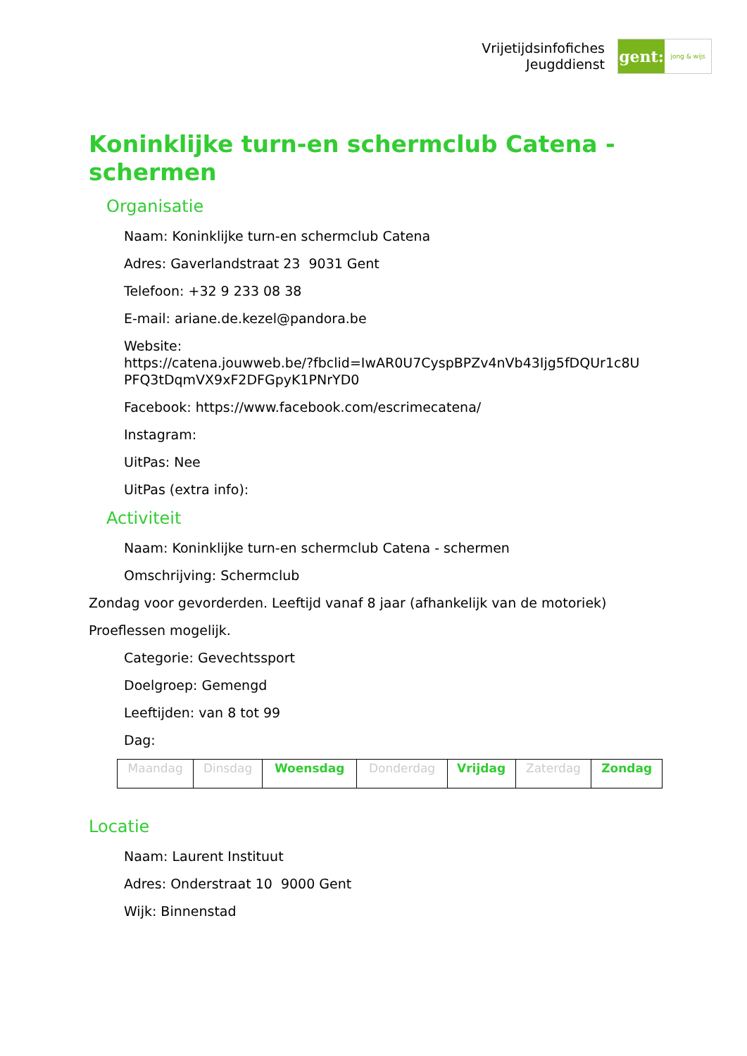Vrijetijdsinfofiches
Jeugddienst
gent:
jong & wijs
Koninklijke turn-en schermclub Catena - schermen
Organisatie
Naam: Koninklijke turn-en schermclub Catena
Adres: Gaverlandstraat 23 9031 Gent
Telefoon: +32 9 233 08 38
E-mail: ariane.de.kezel@pandora.be
Website:
https://catena.jouwweb.be/?fbclid=IwAR0U7CyspBPZv4nVb43Ijg5fDQUr1c8U
PFQ3tDqmVX9xF2DFGpyK1PNrYD0
Facebook: https://www.facebook.com/escrimecatena/
Instagram:
UitPas: Nee
UitPas (extra info):
Activiteit
Naam: Koninklijke turn-en schermclub Catena - schermen
Omschrijving: Schermclub
Zondag voor gevorderden. Leeftijd vanaf 8 jaar (afhankelijk van de motoriek)
Proeflessen mogelijk.
Categorie: Gevechtssport
Doelgroep: Gemengd
Leeftijden: van 8 tot 99
Dag:
| Maandag | Dinsdag | Woensdag | Donderdag | Vrijdag | Zaterdag | Zondag |
Locatie
Naam: Laurent Instituut
Adres: Onderstraat 10 9000 Gent
Wijk: Binnenstad